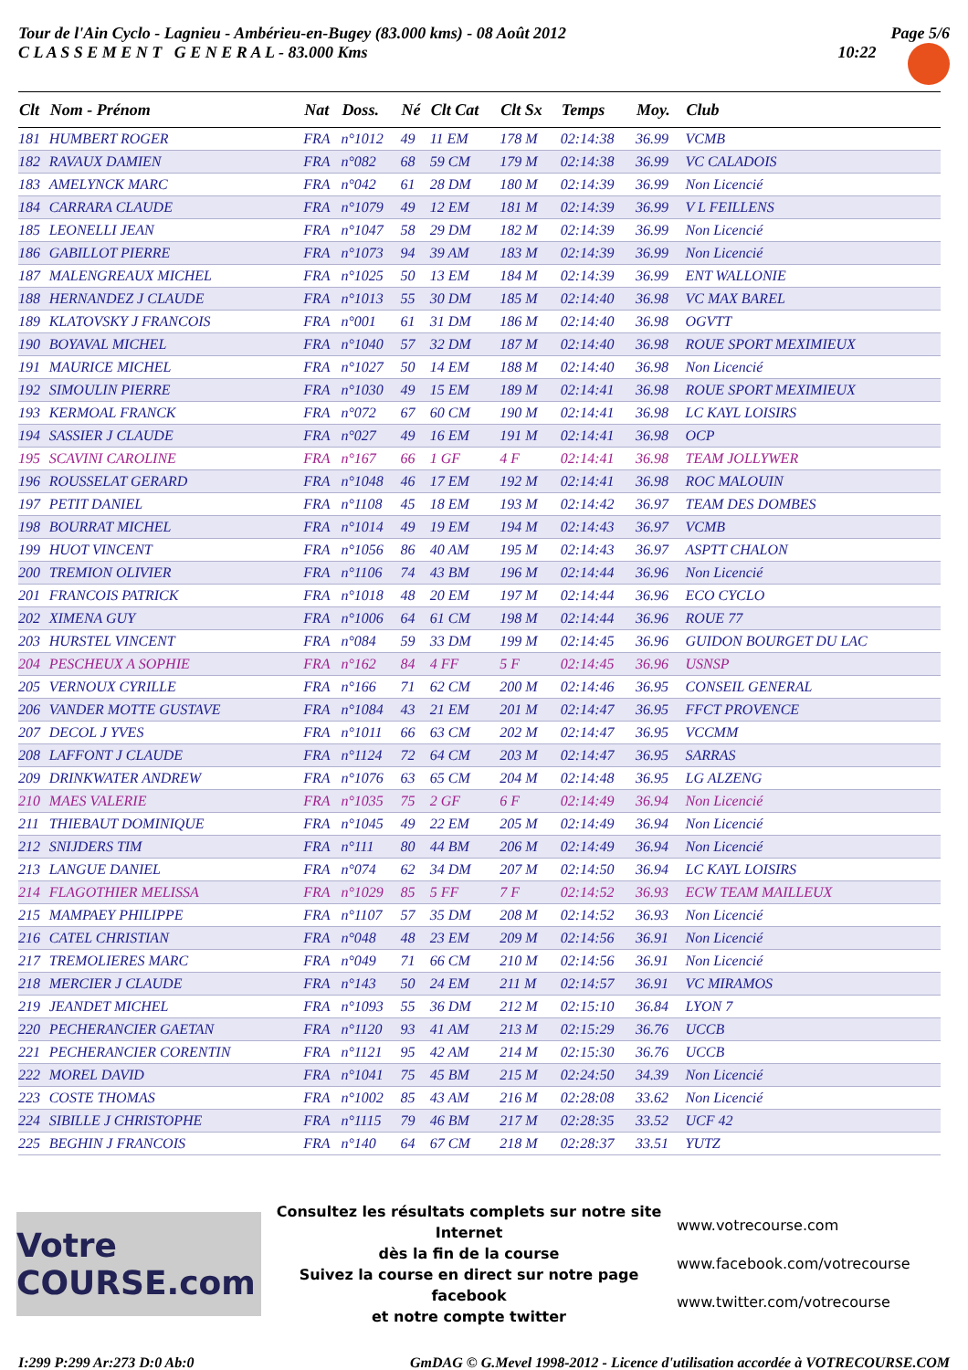Tour de l'Ain Cyclo - Lagnieu - Ambérieu-en-Bugey (83.000 kms) - 08 Août 2012
C L A S S E M E N T G E N E R A L - 83.000 Kms
Page 5/6
10:22
| Clt | Nom - Prénom | Nat | Doss. | Né | Clt Cat | Clt Sx | Temps | Moy. | Club |
| --- | --- | --- | --- | --- | --- | --- | --- | --- | --- |
| 181 | HUMBERT ROGER | FRA | n°1012 | 49 | 11 EM | 178 M | 02:14:38 | 36.99 | VCMB |
| 182 | RAVAUX DAMIEN | FRA | n°082 | 68 | 59 CM | 179 M | 02:14:38 | 36.99 | VC CALADOIS |
| 183 | AMELYNCK MARC | FRA | n°042 | 61 | 28 DM | 180 M | 02:14:39 | 36.99 | Non Licencié |
| 184 | CARRARA CLAUDE | FRA | n°1079 | 49 | 12 EM | 181 M | 02:14:39 | 36.99 | V L FEILLENS |
| 185 | LEONELLI JEAN | FRA | n°1047 | 58 | 29 DM | 182 M | 02:14:39 | 36.99 | Non Licencié |
| 186 | GABILLOT PIERRE | FRA | n°1073 | 94 | 39 AM | 183 M | 02:14:39 | 36.99 | Non Licencié |
| 187 | MALENGREAUX MICHEL | FRA | n°1025 | 50 | 13 EM | 184 M | 02:14:39 | 36.99 | ENT WALLONIE |
| 188 | HERNANDEZ J CLAUDE | FRA | n°1013 | 55 | 30 DM | 185 M | 02:14:40 | 36.98 | VC MAX BAREL |
| 189 | KLATOVSKY J FRANCOIS | FRA | n°001 | 61 | 31 DM | 186 M | 02:14:40 | 36.98 | OGVTT |
| 190 | BOYAVAL MICHEL | FRA | n°1040 | 57 | 32 DM | 187 M | 02:14:40 | 36.98 | ROUE SPORT MEXIMIEUX |
| 191 | MAURICE MICHEL | FRA | n°1027 | 50 | 14 EM | 188 M | 02:14:40 | 36.98 | Non Licencié |
| 192 | SIMOULIN PIERRE | FRA | n°1030 | 49 | 15 EM | 189 M | 02:14:41 | 36.98 | ROUE SPORT MEXIMIEUX |
| 193 | KERMOAL FRANCK | FRA | n°072 | 67 | 60 CM | 190 M | 02:14:41 | 36.98 | LC KAYL LOISIRS |
| 194 | SASSIER J CLAUDE | FRA | n°027 | 49 | 16 EM | 191 M | 02:14:41 | 36.98 | OCP |
| 195 | SCAVINI CAROLINE | FRA | n°167 | 66 | 1 GF | 4 F | 02:14:41 | 36.98 | TEAM JOLLYWER |
| 196 | ROUSSELAT GERARD | FRA | n°1048 | 46 | 17 EM | 192 M | 02:14:41 | 36.98 | ROC MALOUIN |
| 197 | PETIT DANIEL | FRA | n°1108 | 45 | 18 EM | 193 M | 02:14:42 | 36.97 | TEAM DES DOMBES |
| 198 | BOURRAT MICHEL | FRA | n°1014 | 49 | 19 EM | 194 M | 02:14:43 | 36.97 | VCMB |
| 199 | HUOT VINCENT | FRA | n°1056 | 86 | 40 AM | 195 M | 02:14:43 | 36.97 | ASPTT CHALON |
| 200 | TREMION OLIVIER | FRA | n°1106 | 74 | 43 BM | 196 M | 02:14:44 | 36.96 | Non Licencié |
| 201 | FRANCOIS PATRICK | FRA | n°1018 | 48 | 20 EM | 197 M | 02:14:44 | 36.96 | ECO CYCLO |
| 202 | XIMENA GUY | FRA | n°1006 | 64 | 61 CM | 198 M | 02:14:44 | 36.96 | ROUE 77 |
| 203 | HURSTEL VINCENT | FRA | n°084 | 59 | 33 DM | 199 M | 02:14:45 | 36.96 | GUIDON BOURGET DU LAC |
| 204 | PESCHEUX A SOPHIE | FRA | n°162 | 84 | 4 FF | 5 F | 02:14:45 | 36.96 | USNSP |
| 205 | VERNOUX CYRILLE | FRA | n°166 | 71 | 62 CM | 200 M | 02:14:46 | 36.95 | CONSEIL GENERAL |
| 206 | VANDER MOTTE GUSTAVE | FRA | n°1084 | 43 | 21 EM | 201 M | 02:14:47 | 36.95 | FFCT PROVENCE |
| 207 | DECOL J YVES | FRA | n°1011 | 66 | 63 CM | 202 M | 02:14:47 | 36.95 | VCCMM |
| 208 | LAFFONT J CLAUDE | FRA | n°1124 | 72 | 64 CM | 203 M | 02:14:47 | 36.95 | SARRAS |
| 209 | DRINKWATER ANDREW | FRA | n°1076 | 63 | 65 CM | 204 M | 02:14:48 | 36.95 | LG ALZENG |
| 210 | MAES VALERIE | FRA | n°1035 | 75 | 2 GF | 6 F | 02:14:49 | 36.94 | Non Licencié |
| 211 | THIEBAUT DOMINIQUE | FRA | n°1045 | 49 | 22 EM | 205 M | 02:14:49 | 36.94 | Non Licencié |
| 212 | SNIJDERS TIM | FRA | n°111 | 80 | 44 BM | 206 M | 02:14:49 | 36.94 | Non Licencié |
| 213 | LANGUE DANIEL | FRA | n°074 | 62 | 34 DM | 207 M | 02:14:50 | 36.94 | LC KAYL LOISIRS |
| 214 | FLAGOTHIER MELISSA | FRA | n°1029 | 85 | 5 FF | 7 F | 02:14:52 | 36.93 | ECW TEAM MAILLEUX |
| 215 | MAMPAEY PHILIPPE | FRA | n°1107 | 57 | 35 DM | 208 M | 02:14:52 | 36.93 | Non Licencié |
| 216 | CATEL CHRISTIAN | FRA | n°048 | 48 | 23 EM | 209 M | 02:14:56 | 36.91 | Non Licencié |
| 217 | TREMOLIERES MARC | FRA | n°049 | 71 | 66 CM | 210 M | 02:14:56 | 36.91 | Non Licencié |
| 218 | MERCIER J CLAUDE | FRA | n°143 | 50 | 24 EM | 211 M | 02:14:57 | 36.91 | VC MIRAMOS |
| 219 | JEANDET MICHEL | FRA | n°1093 | 55 | 36 DM | 212 M | 02:15:10 | 36.84 | LYON 7 |
| 220 | PECHERANCIER GAETAN | FRA | n°1120 | 93 | 41 AM | 213 M | 02:15:29 | 36.76 | UCCB |
| 221 | PECHERANCIER CORENTIN | FRA | n°1121 | 95 | 42 AM | 214 M | 02:15:30 | 36.76 | UCCB |
| 222 | MOREL DAVID | FRA | n°1041 | 75 | 45 BM | 215 M | 02:24:50 | 34.39 | Non Licencié |
| 223 | COSTE THOMAS | FRA | n°1002 | 85 | 43 AM | 216 M | 02:28:08 | 33.62 | Non Licencié |
| 224 | SIBILLE J CHRISTOPHE | FRA | n°1115 | 79 | 46 BM | 217 M | 02:28:35 | 33.52 | UCF 42 |
| 225 | BEGHIN J FRANCOIS | FRA | n°140 | 64 | 67 CM | 218 M | 02:28:37 | 33.51 | YUTZ |
Votre COURSE.com
Consultez les résultats complets sur notre site Internet
dès la fin de la course
Suivez la course en direct sur notre page facebook
et notre compte twitter
www.votrecourse.com
www.facebook.com/votrecourse
www.twitter.com/votrecourse
I:299 P:299 Ar:273 D:0 Ab:0 GmDAG © G.Mevel 1998-2012 - Licence d'utilisation accordée à VOTRECOURSE.COM